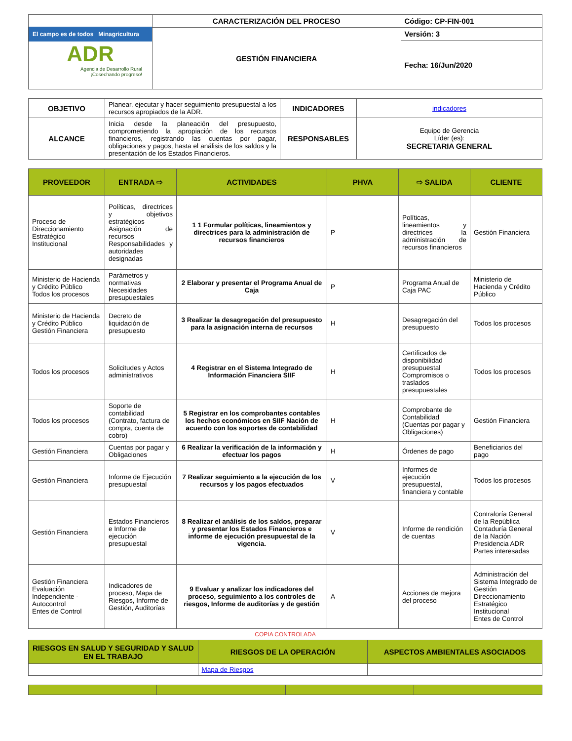| El campo es de todos Minagricultura ADR Agencia de Desarrollo Rural ¡Cosechando progreso! | CARACTERIZACIÓN DEL PROCESO | Código: CP-FIN-001 |
| | GESTIÓN FINANCIERA | Versión: 3 |
| | | Fecha: 16/Jun/2020 |
| OBJETIVO | Planear, ejecutar y hacer seguimiento presupuestal a los recursos apropiados de la ADR. | INDICADORES | indicadores |
| ALCANCE | Inicia desde la planeación del presupuesto, comprometiendo la apropiación de los recursos financieros, registrando las cuentas por pagar, obligaciones y pagos, hasta el análisis de los saldos y la presentación de los Estados Financieros. | RESPONSABLES | Equipo de Gerencia Líder (es): SECRETARIA GENERAL |
| PROVEEDOR | ENTRADA ⇨ | ACTIVIDADES | PHVA | ⇨ SALIDA | CLIENTE |
| --- | --- | --- | --- | --- | --- |
| Proceso de Direccionamiento Estratégico Institucional | Políticas, directrices y objetivos estratégicos Asignación de recursos Responsabilidades y autoridades designadas | 1 1 Formular políticas, lineamientos y directrices para la administración de recursos financieros | P | Políticas, lineamientos y directrices la administración de recursos financieros | Gestión Financiera |
| Ministerio de Hacienda y Crédito Público Todos los procesos | Parámetros y normativas Necesidades presupuestales | 2 Elaborar y presentar el Programa Anual de Caja | P | Programa Anual de Caja PAC | Ministerio de Hacienda y Crédito Público |
| Ministerio de Hacienda y Crédito Público Gestión Financiera | Decreto de liquidación de presupuesto | 3 Realizar la desagregación del presupuesto para la asignación interna de recursos | H | Desagregación del presupuesto | Todos los procesos |
| Todos los procesos | Solicitudes y Actos administrativos | 4 Registrar en el Sistema Integrado de Información Financiera SIIF | H | Certificados de disponibilidad presupuestal Compromisos o traslados presupuestales | Todos los procesos |
| Todos los procesos | Soporte de contabilidad (Contrato, factura de compra, cuenta de cobro) | 5 Registrar en los comprobantes contables los hechos económicos en SIIF Nación de acuerdo con los soportes de contabilidad | H | Comprobante de Contabilidad (Cuentas por pagar y Obligaciones) | Gestión Financiera |
| Gestión Financiera | Cuentas por pagar y Obligaciones | 6 Realizar la verificación de la información y efectuar los pagos | H | Órdenes de pago | Beneficiarios del pago |
| Gestión Financiera | Informe de Ejecución presupuestal | 7 Realizar seguimiento a la ejecución de los recursos y los pagos efectuados | V | Informes de ejecución presupuestal, financiera y contable | Todos los procesos |
| Gestión Financiera | Estados Financieros e Informe de ejecución presupuestal | 8 Realizar el análisis de los saldos, preparar y presentar los Estados Financieros e informe de ejecución presupuestal de la vigencia. | V | Informe de rendición de cuentas | Contraloría General de la República Contaduría General de la Nación Presidencia ADR Partes interesadas |
| Gestión Financiera Evaluación Independiente - Autocontrol Entes de Control | Indicadores de proceso, Mapa de Riesgos, Informe de Gestión, Auditorías | 9 Evaluar y analizar los indicadores del proceso, seguimiento a los controles de riesgos, Informe de auditorías y de gestión | A | Acciones de mejora del proceso | Administración del Sistema Integrado de Gestión Direccionamiento Estratégico Institucional Entes de Control |
COPIA CONTROLADA
| RIESGOS EN SALUD Y SEGURIDAD Y SALUD EN EL TRABAJO | RIESGOS DE LA OPERACIÓN | ASPECTOS AMBIENTALES ASOCIADOS |
| --- | --- | --- |
| | Mapa de Riesgos | |